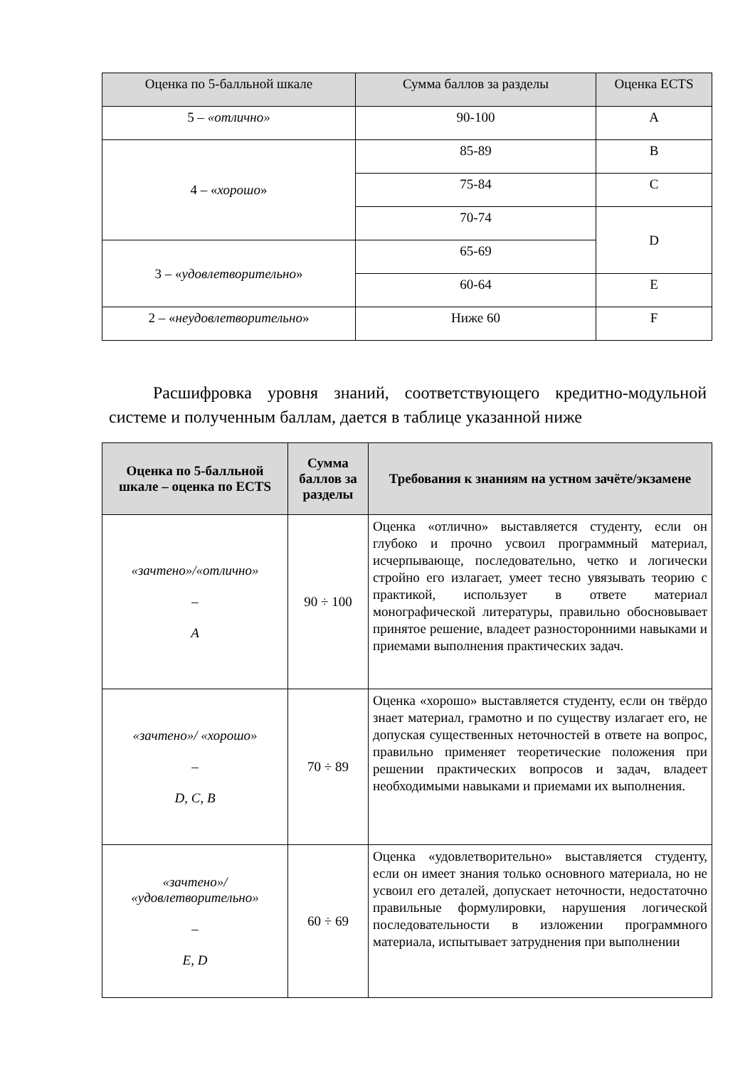| Оценка по 5-балльной шкале | Сумма баллов за разделы | Оценка ECTS |
| --- | --- | --- |
| 5 – «отлично» | 90-100 | A |
| 4 – « хорошо » | 85-89 | B |
| | 75-84 | C |
| | 70-74 | D |
| 3 – « удовлетворительно » | 65-69 | |
| | 60-64 | E |
| 2 – « неудовлетворительно » | Ниже 60 | F |
Расшифровка уровня знаний, соответствующего кредитно-модульной системе и полученным баллам, дается в таблице указанной ниже
| Оценка по 5-балльной шкале – оценка по ECTS | Сумма баллов за разделы | Требования к знаниям на устном зачёте/экзамене |
| --- | --- | --- |
| «зачтено»/«отлично» – A | 90 ÷ 100 | Оценка «отлично» выставляется студенту, если он глубоко и прочно усвоил программный материал, исчерпывающе, последовательно, четко и логически стройно его излагает, умеет тесно увязывать теорию с практикой, использует в ответе материал монографической литературы, правильно обосновывает принятое решение, владеет разносторонними навыками и приемами выполнения практических задач. |
| «зачтено»/ «хорошо» – D, C, B | 70 ÷ 89 | Оценка «хорошо» выставляется студенту, если он твёрдо знает материал, грамотно и по существу излагает его, не допуская существенных неточностей в ответе на вопрос, правильно применяет теоретические положения при решении практических вопросов и задач, владеет необходимыми навыками и приемами их выполнения. |
| «зачтено»/ «удовлетворительно» – E, D | 60 ÷ 69 | Оценка «удовлетворительно» выставляется студенту, если он имеет знания только основного материала, но не усвоил его деталей, допускает неточности, недостаточно правильные формулировки, нарушения логической последовательности в изложении программного материала, испытывает затруднения при выполнении |